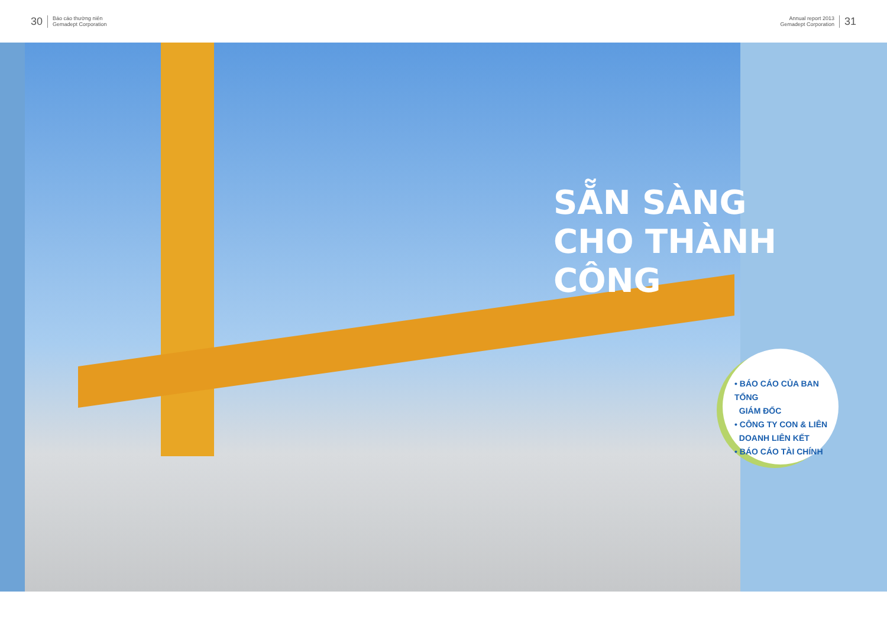30
Báo cáo thường niên
Gemadept Corporation
Annual report 2013
Gemadept Corporation
31
SẴN SÀNG
CHO THÀNH CÔNG
• BÁO CÁO CỦA BAN TỔNG
GIÁM ĐỐC
• CÔNG TY CON & LIÊN
DOANH LIÊN KẾT
• BÁO CÁO TÀI CHÍNH